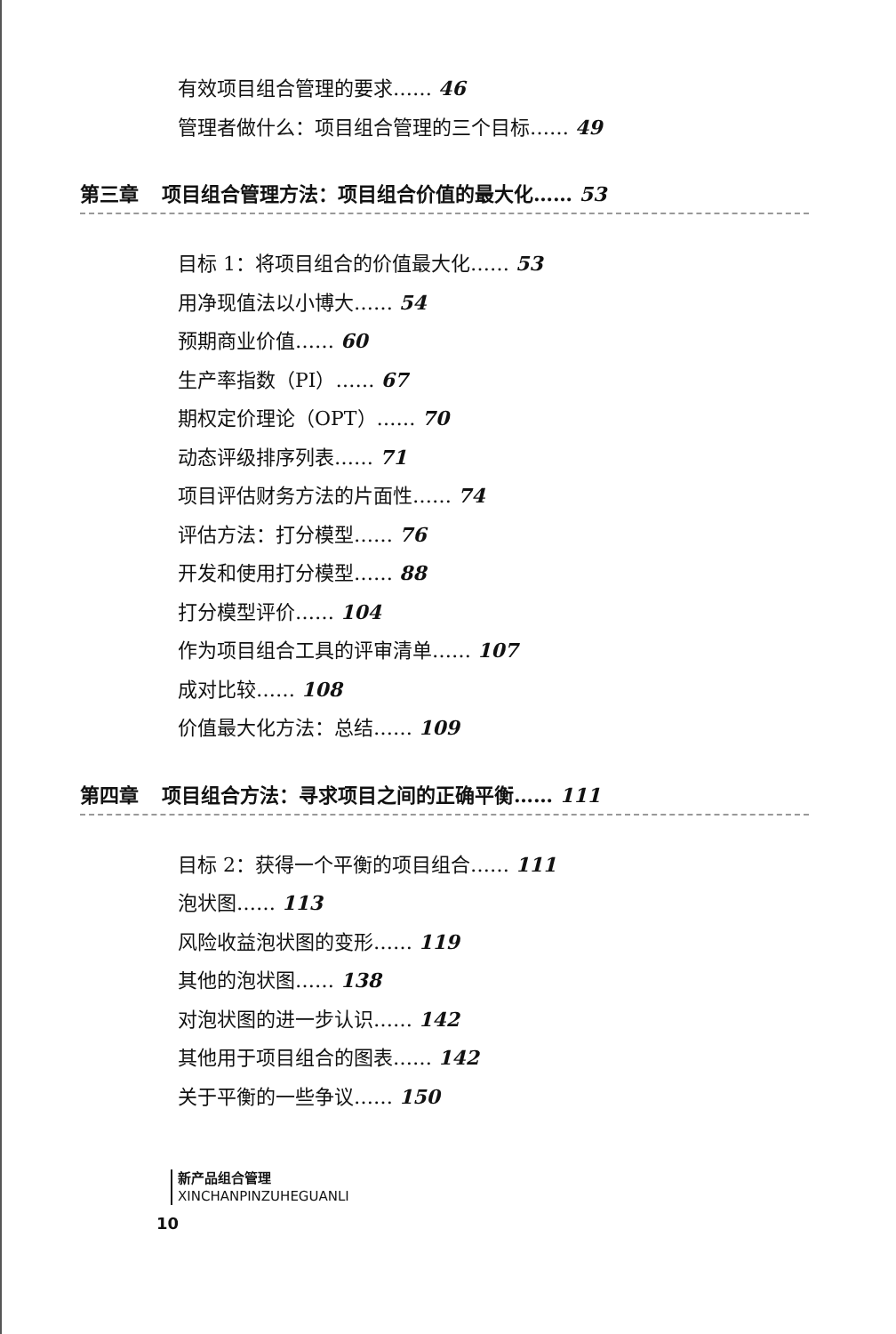有效项目组合管理的要求…… 46
管理者做什么：项目组合管理的三个目标…… 49
第三章 项目组合管理方法：项目组合价值的最大化…… 53
目标 1：将项目组合的价值最大化…… 53
用净现值法以小博大…… 54
预期商业价值…… 60
生产率指数（PI）…… 67
期权定价理论（OPT）…… 70
动态评级排序列表…… 71
项目评估财务方法的片面性…… 74
评估方法：打分模型…… 76
开发和使用打分模型…… 88
打分模型评价…… 104
作为项目组合工具的评审清单…… 107
成对比较…… 108
价值最大化方法：总结…… 109
第四章 项目组合方法：寻求项目之间的正确平衡…… 111
目标 2：获得一个平衡的项目组合…… 111
泡状图…… 113
风险收益泡状图的变形…… 119
其他的泡状图…… 138
对泡状图的进一步认识…… 142
其他用于项目组合的图表…… 142
关于平衡的一些争议…… 150
新产品组合管理
XINCHANPINZUHEGUANLI
10